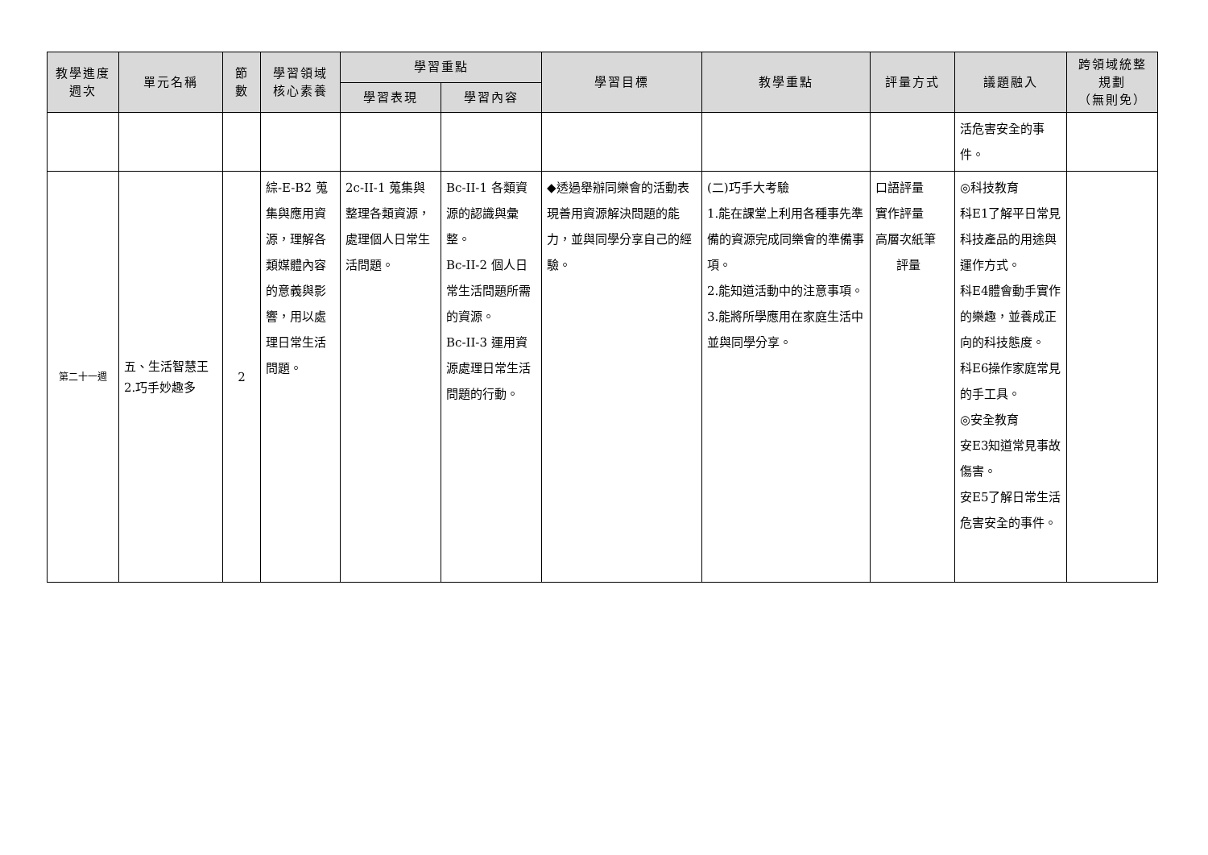| 教學進度 週次 | 單元名稱 | 節 數 | 學習領域 核心素養 | 學習重點 | | 學習目標 | 教學重點 | 評量方式 | 議題融入 | 跨領域統整 規劃 （無則免） |
| --- | --- | --- | --- | --- | --- | --- | --- | --- | --- | --- |
| | | | | 學習表現 | 學習內容 | | | | | |
| | | | | | | | | | 活危害安全的事 件。 | |
| 第二十一週 | 五、生活智慧王 2.巧手妙趣多 | 2 | 綜-E-B2 蒐集與應用資源，理解各類媒體內容的意義與影響，用以處理日常生活問題。 | 2c-II-1 蒐集與整理各類資源，處理個人日常生活問題。 | Bc-II-1 各類資源的認識與彙整。 Bc-II-2 個人日常生活問題所需的資源。 Bc-II-3 運用資源處理日常生活問題的行動。 | ◆透過舉辦同樂會的活動表現善用資源解決問題的能力，並與同學分享自己的經驗。 | (二)巧手大考驗 1.能在課堂上利用各種事先準備的資源完成同樂會的準備事項。 2.能知道活動中的注意事項。 3.能將所學應用在家庭生活中並與同學分享。 | 口語評量 實作評量 高層次紙筆 評量 | ◎科技教育 科E1了解平日常見科技產品的用途與運作方式。 科E4體會動手實作的樂趣，並養成正向的科技態度。 科E6操作家庭常見的手工具。 ◎安全教育 安E3知道常見事故傷害。 安E5了解日常生活危害安全的事件。 | |